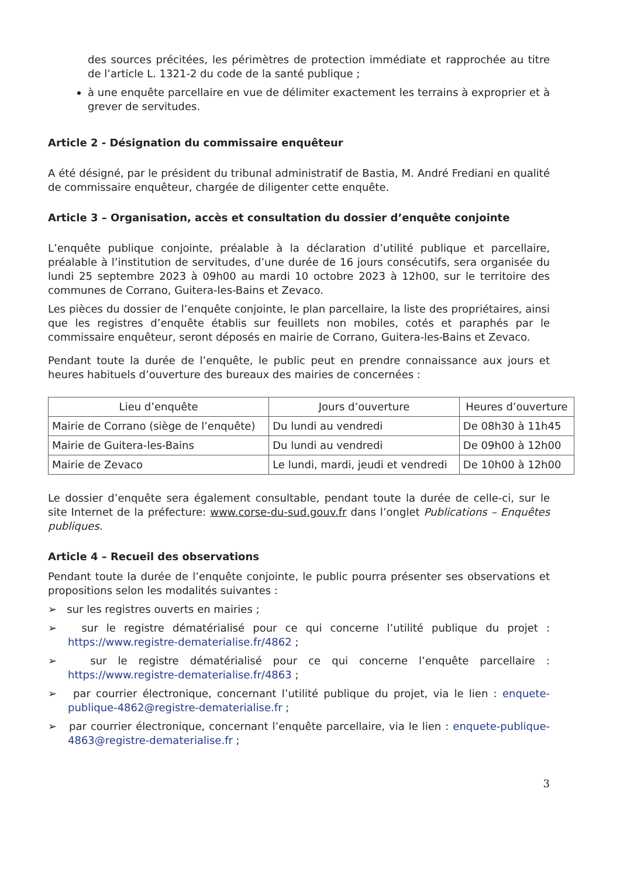des sources précitées, les périmètres de protection immédiate et rapprochée au titre de l’article L. 1321-2 du code de la santé publique ;
à une enquête parcellaire en vue de délimiter exactement les terrains à exproprier et à grever de servitudes.
Article 2 - Désignation du commissaire enquêteur
A été désigné, par le président du tribunal administratif de Bastia, M. André Frediani en qualité de commissaire enquêteur, chargée de diligenter cette enquête.
Article 3 – Organisation, accès et consultation du dossier d’enquête conjointe
L’enquête publique conjointe, préalable à la déclaration d’utilité publique et parcellaire, préalable à l’institution de servitudes, d’une durée de 16 jours consécutifs, sera organisée du lundi 25 septembre 2023 à 09h00 au mardi 10 octobre 2023 à 12h00, sur le territoire des communes de Corrano, Guitera-les-Bains et Zevaco.
Les pièces du dossier de l’enquête conjointe, le plan parcellaire, la liste des propriétaires, ainsi que les registres d’enquête établis sur feuillets non mobiles, cotés et paraphés par le commissaire enquêteur, seront déposés en mairie de Corrano, Guitera-les-Bains et Zevaco.
Pendant toute la durée de l’enquête, le public peut en prendre connaissance aux jours et heures habituels d’ouverture des bureaux des mairies de concernées :
| Lieu d’enquête | Jours d’ouverture | Heures d’ouverture |
| --- | --- | --- |
| Mairie de Corrano (siège de l’enquête) | Du lundi au vendredi | De 08h30 à 11h45 |
| Mairie de Guitera-les-Bains | Du lundi au vendredi | De 09h00 à 12h00 |
| Mairie de Zevaco | Le lundi, mardi, jeudi et vendredi | De 10h00 à 12h00 |
Le dossier d’enquête sera également consultable, pendant toute la durée de celle-ci, sur le site Internet de la préfecture: www.corse-du-sud.gouv.fr dans l’onglet Publications – Enquêtes publiques.
Article 4 – Recueil des observations
Pendant toute la durée de l’enquête conjointe, le public pourra présenter ses observations et propositions selon les modalités suivantes :
➢ sur les registres ouverts en mairies ;
➢ sur le registre dématérialisé pour ce qui concerne l’utilité publique du projet : https://www.registre-dematerialise.fr/4862 ;
➢ sur le registre dématérialisé pour ce qui concerne l’enquête parcellaire : https://www.registre-dematerialise.fr/4863 ;
➢ par courrier électronique, concernant l’utilité publique du projet, via le lien : enquete-publique-4862@registre-dematerialise.fr ;
➢ par courrier électronique, concernant l’enquête parcellaire, via le lien : enquete-publique-4863@registre-dematerialise.fr ;
3